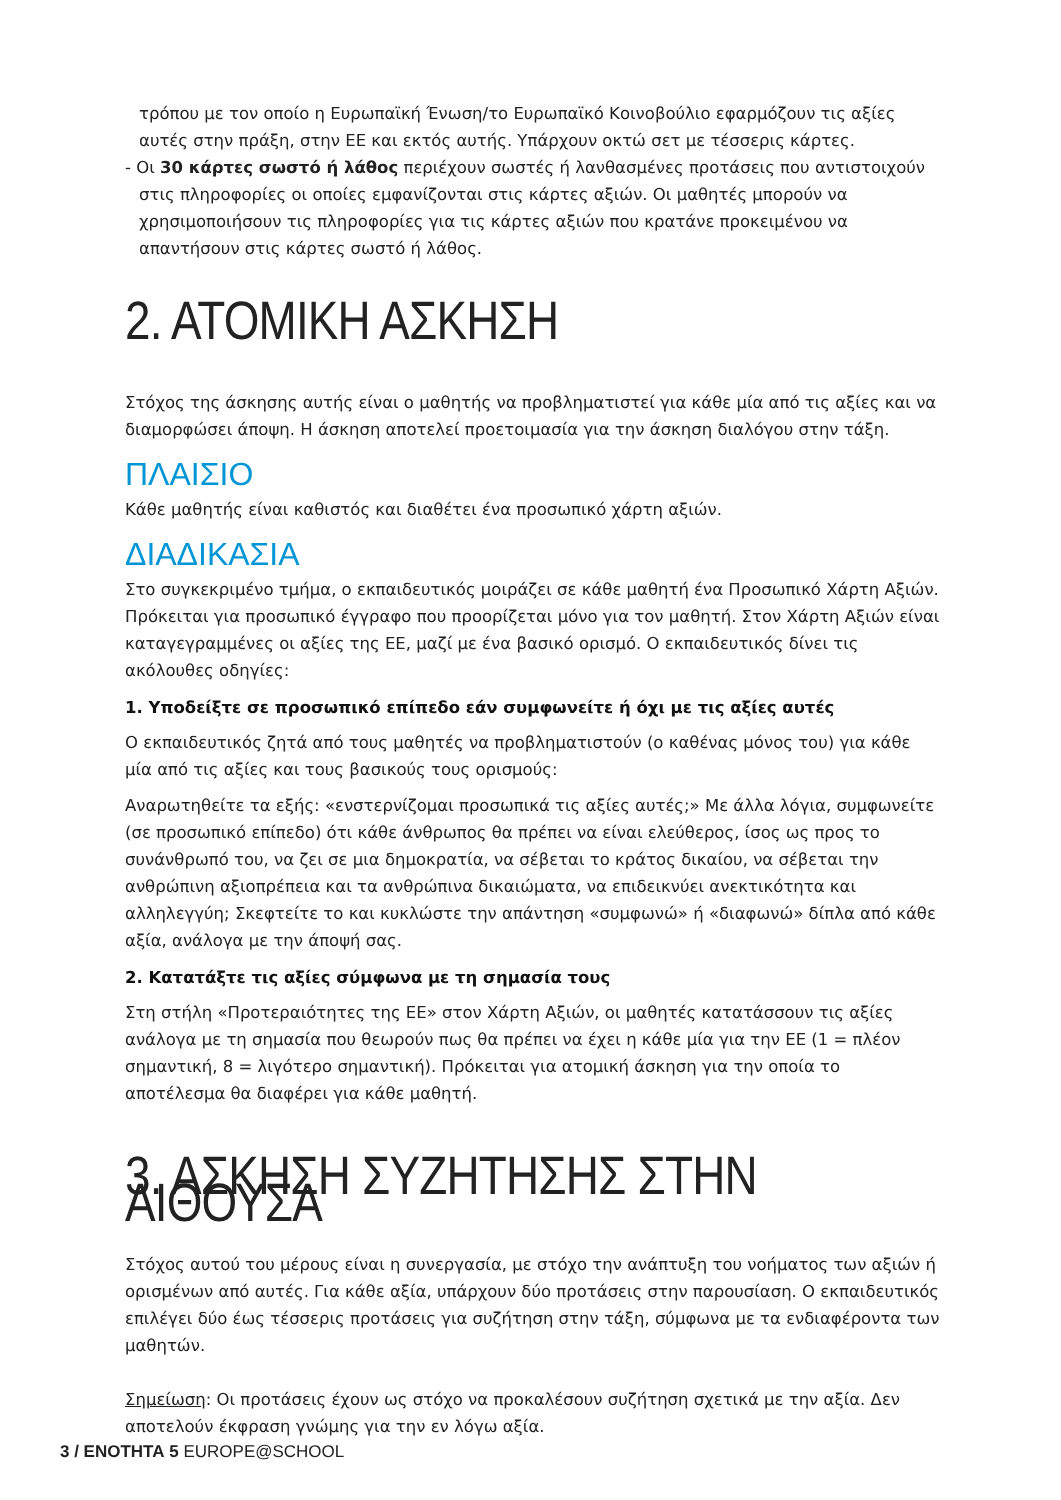τρόπου με τον οποίο η Ευρωπαϊκή Ένωση/το Ευρωπαϊκό Κοινοβούλιο εφαρμόζουν τις αξίες αυτές στην πράξη, στην ΕΕ και εκτός αυτής. Υπάρχουν οκτώ σετ με τέσσερις κάρτες.
- Οι 30 κάρτες σωστό ή λάθος περιέχουν σωστές ή λανθασμένες προτάσεις που αντιστοιχούν στις πληροφορίες οι οποίες εμφανίζονται στις κάρτες αξιών. Οι μαθητές μπορούν να χρησιμοποιήσουν τις πληροφορίες για τις κάρτες αξιών που κρατάνε προκειμένου να απαντήσουν στις κάρτες σωστό ή λάθος.
2. ΑΤΟΜΙΚΗ ΑΣΚΗΣΗ
Στόχος της άσκησης αυτής είναι ο μαθητής να προβληματιστεί για κάθε μία από τις αξίες και να διαμορφώσει άποψη. Η άσκηση αποτελεί προετοιμασία για την άσκηση διαλόγου στην τάξη.
ΠΛΑΙΣΙΟ
Κάθε μαθητής είναι καθιστός και διαθέτει ένα προσωπικό χάρτη αξιών.
ΔΙΑΔΙΚΑΣΙΑ
Στο συγκεκριμένο τμήμα, ο εκπαιδευτικός μοιράζει σε κάθε μαθητή ένα Προσωπικό Χάρτη Αξιών. Πρόκειται για προσωπικό έγγραφο που προορίζεται μόνο για τον μαθητή. Στον Χάρτη Αξιών είναι καταγεγραμμένες οι αξίες της ΕΕ, μαζί με ένα βασικό ορισμό. Ο εκπαιδευτικός δίνει τις ακόλουθες οδηγίες:
1. Υποδείξτε σε προσωπικό επίπεδο εάν συμφωνείτε ή όχι με τις αξίες αυτές
Ο εκπαιδευτικός ζητά από τους μαθητές να προβληματιστούν (ο καθένας μόνος του) για κάθε μία από τις αξίες και τους βασικούς τους ορισμούς:
Αναρωτηθείτε τα εξής: «ενστερνίζομαι προσωπικά τις αξίες αυτές;» Με άλλα λόγια, συμφωνείτε (σε προσωπικό επίπεδο) ότι κάθε άνθρωπος θα πρέπει να είναι ελεύθερος, ίσος ως προς το συνάνθρωπό του, να ζει σε μια δημοκρατία, να σέβεται το κράτος δικαίου, να σέβεται την ανθρώπινη αξιοπρέπεια και τα ανθρώπινα δικαιώματα, να επιδεικνύει ανεκτικότητα και αλληλεγγύη; Σκεφτείτε το και κυκλώστε την απάντηση «συμφωνώ» ή «διαφωνώ» δίπλα από κάθε αξία, ανάλογα με την άποψή σας.
2. Κατατάξτε τις αξίες σύμφωνα με τη σημασία τους
Στη στήλη «Προτεραιότητες της ΕΕ» στον Χάρτη Αξιών, οι μαθητές κατατάσσουν τις αξίες ανάλογα με τη σημασία που θεωρούν πως θα πρέπει να έχει η κάθε μία για την ΕΕ (1 = πλέον σημαντική, 8 = λιγότερο σημαντική). Πρόκειται για ατομική άσκηση για την οποία το αποτέλεσμα θα διαφέρει για κάθε μαθητή.
3. ΑΣΚΗΣΗ ΣΥΖΗΤΗΣΗΣ ΣΤΗΝ ΑΙΘΟΥΣΑ
Στόχος αυτού του μέρους είναι η συνεργασία, με στόχο την ανάπτυξη του νοήματος των αξιών ή ορισμένων από αυτές. Για κάθε αξία, υπάρχουν δύο προτάσεις στην παρουσίαση. Ο εκπαιδευτικός επιλέγει δύο έως τέσσερις προτάσεις για συζήτηση στην τάξη, σύμφωνα με τα ενδιαφέροντα των μαθητών.
Σημείωση: Οι προτάσεις έχουν ως στόχο να προκαλέσουν συζήτηση σχετικά με την αξία. Δεν αποτελούν έκφραση γνώμης για την εν λόγω αξία.
3 / ΕΝΟΤΗΤΑ 5 EUROPE@SCHOOL